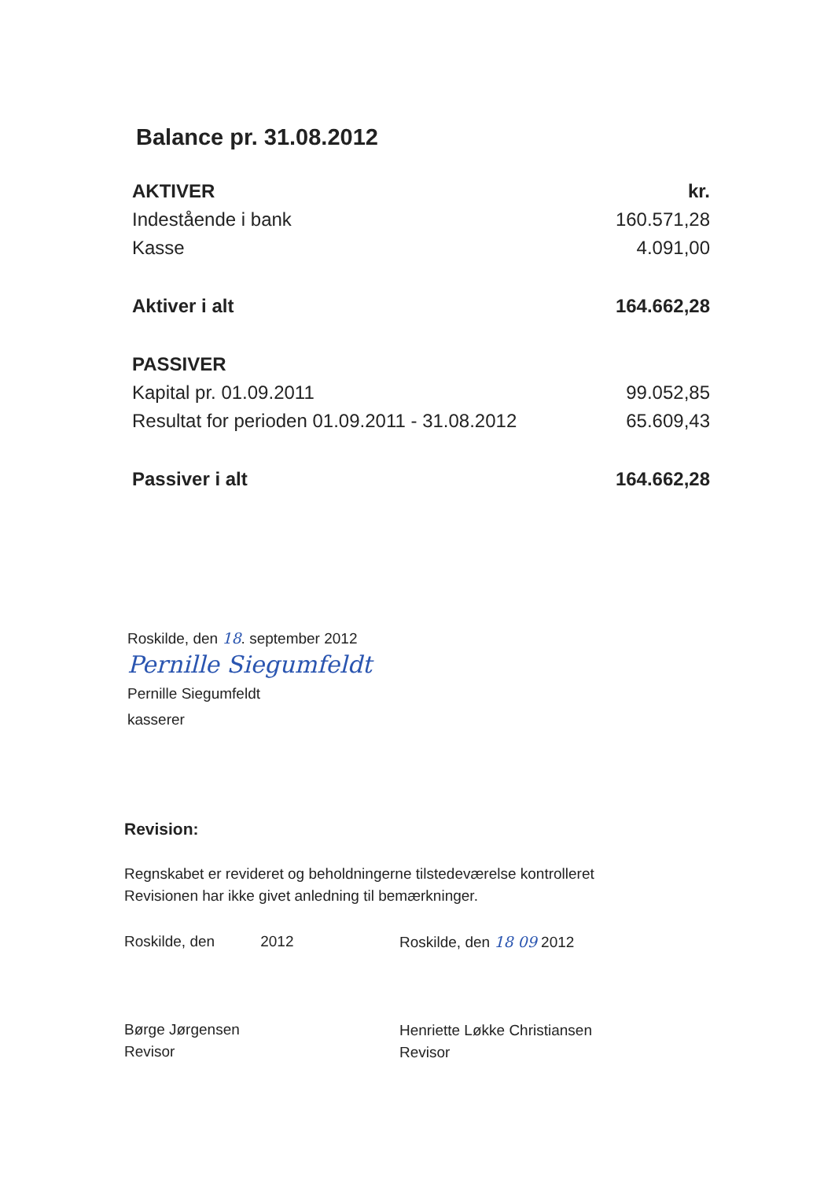Balance pr. 31.08.2012
| AKTIVER | kr. |
| --- | --- |
| Indestående i bank | 160.571,28 |
| Kasse | 4.091,00 |
| Aktiver i alt | 164.662,28 |
| PASSIVER | |
| Kapital pr. 01.09.2011 | 99.052,85 |
| Resultat for perioden 01.09.2011 - 31.08.2012 | 65.609,43 |
| Passiver i alt | 164.662,28 |
Roskilde, den 18. september 2012
Pernille Siegumfeldt
Pernille Siegumfeldt
kasserer
Revision:
Regnskabet er revideret og beholdningerne tilstedeværelse kontrolleret
Revisionen har ikke givet anledning til bemærkninger.
Roskilde, den 2012
Børge Jørgensen
Revisor
Roskilde, den 18 09 2012
Henriette Løkke Christiansen
Revisor